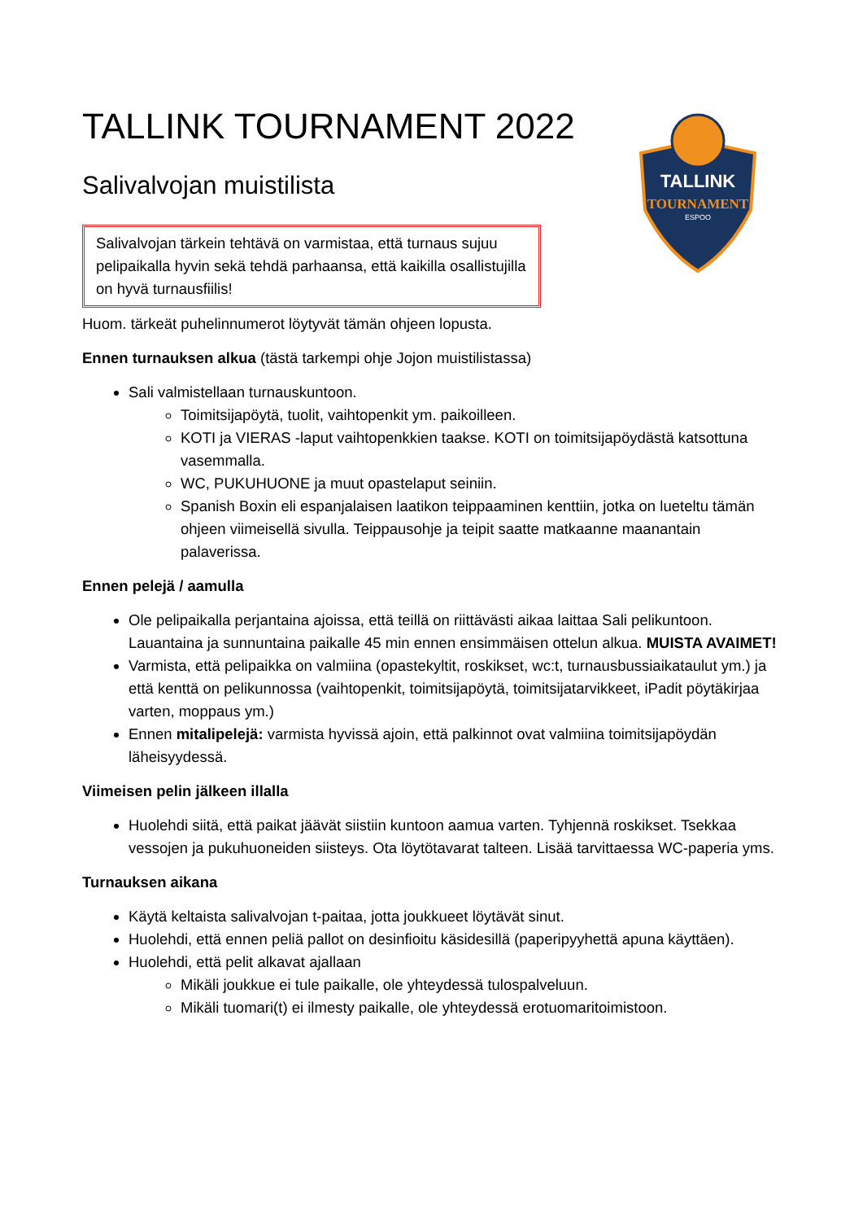TALLINK
TOURNAMENT
ESPOO
TALLINK TOURNAMENT 2022
Salivalvojan muistilista
Salivalvojan tärkein tehtävä on varmistaa, että turnaus sujuu pelipaikalla hyvin sekä tehdä parhaansa, että kaikilla osallistujilla on hyvä turnausfiilis!
Huom. tärkeät puhelinnumerot löytyvät tämän ohjeen lopusta.
Ennen turnauksen alkua (tästä tarkempi ohje Jojon muistilistassa)
Sali valmistellaan turnauskuntoon.
Toimitsijapöytä, tuolit, vaihtopenkit ym. paikoilleen.
KOTI ja VIERAS -laput vaihtopenkkien taakse. KOTI on toimitsijapöydästä katsottuna vasemmalla.
WC, PUKUHUONE ja muut opastelaput seiniin.
Spanish Boxin eli espanjalaisen laatikon teippaaminen kenttiin, jotka on lueteltu tämän ohjeen viimeisellä sivulla. Teippausohje ja teipit saatte matkaanne maanantain palaverissa.
Ennen pelejä / aamulla
Ole pelipaikalla perjantaina ajoissa, että teillä on riittävästi aikaa laittaa Sali pelikuntoon. Lauantaina ja sunnuntaina paikalle 45 min ennen ensimmäisen ottelun alkua. MUISTA AVAIMET!
Varmista, että pelipaikka on valmiina (opastekyltit, roskikset, wc:t, turnausbussiaikataulut ym.) ja että kenttä on pelikunnossa (vaihtopenkit, toimitsijapöytä, toimitsijatarvikkeet, iPadit pöytäkirjaa varten, moppaus ym.)
Ennen mitalipelejä: varmista hyvissä ajoin, että palkinnot ovat valmiina toimitsijapöydän läheisyydessä.
Viimeisen pelin jälkeen illalla
Huolehdi siitä, että paikat jäävät siistiin kuntoon aamua varten. Tyhjennä roskikset. Tsekkaa vessojen ja pukuhuoneiden siisteys. Ota löytötavarat talteen. Lisää tarvittaessa WC-paperia yms.
Turnauksen aikana
Käytä keltaista salivalvojan t-paitaa, jotta joukkueet löytävät sinut.
Huolehdi, että ennen peliä pallot on desinfioitu käsidesillä (paperipyyhettä apuna käyttäen).
Huolehdi, että pelit alkavat ajallaan
Mikäli joukkue ei tule paikalle, ole yhteydessä tulospalveluun.
Mikäli tuomari(t) ei ilmesty paikalle, ole yhteydessä erotuomaritoimistoon.